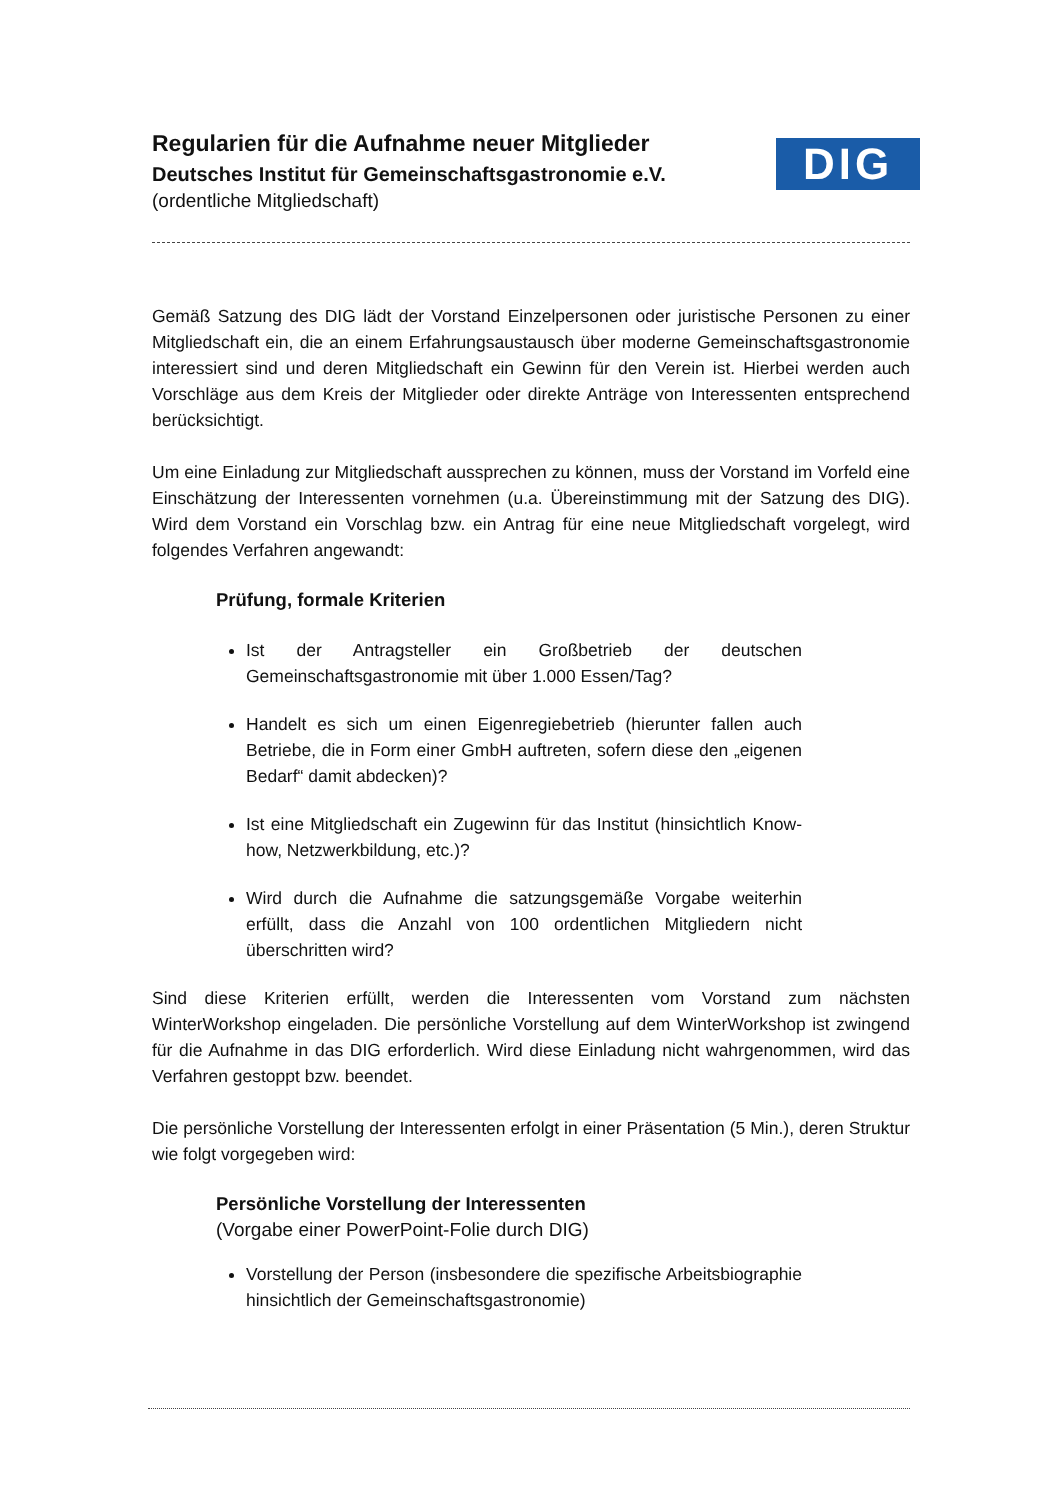DIG
Regularien für die Aufnahme neuer Mitglieder
Deutsches Institut für Gemeinschaftsgastronomie e.V.
(ordentliche Mitgliedschaft)
Gemäß Satzung des DIG lädt der Vorstand Einzelpersonen oder juristische Personen zu einer Mitgliedschaft ein, die an einem Erfahrungsaustausch über moderne Gemeinschaftsgastronomie interessiert sind und deren Mitgliedschaft ein Gewinn für den Verein ist. Hierbei werden auch Vorschläge aus dem Kreis der Mitglieder oder direkte Anträge von Interessenten entsprechend berücksichtigt.
Um eine Einladung zur Mitgliedschaft aussprechen zu können, muss der Vorstand im Vorfeld eine Einschätzung der Interessenten vornehmen (u.a. Übereinstimmung mit der Satzung des DIG). Wird dem Vorstand ein Vorschlag bzw. ein Antrag für eine neue Mitgliedschaft vorgelegt, wird folgendes Verfahren angewandt:
Prüfung, formale Kriterien
Ist der Antragsteller ein Großbetrieb der deutschen Gemeinschaftsgastronomie mit über 1.000 Essen/Tag?
Handelt es sich um einen Eigenregiebetrieb (hierunter fallen auch Betriebe, die in Form einer GmbH auftreten, sofern diese den „eigenen Bedarf“ damit abdecken)?
Ist eine Mitgliedschaft ein Zugewinn für das Institut (hinsichtlich Know-how, Netzwerkbildung, etc.)?
Wird durch die Aufnahme die satzungsgemäße Vorgabe weiterhin erfüllt, dass die Anzahl von 100 ordentlichen Mitgliedern nicht überschritten wird?
Sind diese Kriterien erfüllt, werden die Interessenten vom Vorstand zum nächsten WinterWorkshop eingeladen. Die persönliche Vorstellung auf dem WinterWorkshop ist zwingend für die Aufnahme in das DIG erforderlich. Wird diese Einladung nicht wahrgenommen, wird das Verfahren gestoppt bzw. beendet.
Die persönliche Vorstellung der Interessenten erfolgt in einer Präsentation (5 Min.), deren Struktur wie folgt vorgegeben wird:
Persönliche Vorstellung der Interessenten
(Vorgabe einer PowerPoint-Folie durch DIG)
Vorstellung der Person (insbesondere die spezifische Arbeitsbiographie hinsichtlich der Gemeinschaftsgastronomie)